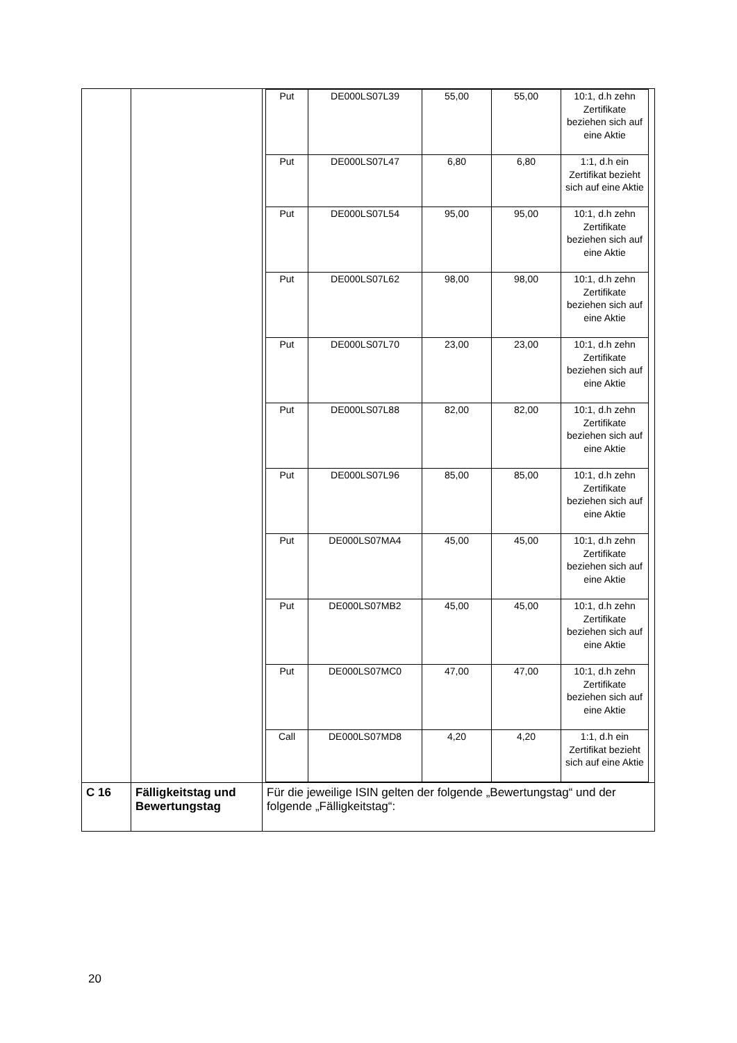| | | / Put / DE000LS07L39 / 55,00 / 55,00 / 10:1, d.h zehn Zertifikate beziehen sich auf eine Aktie / / Put / DE000LS07L47 / 6,80 / 6,80 / 1:1, d.h ein Zertifikat bezieht sich auf eine Aktie / / Put / DE000LS07L54 / 95,00 / 95,00 / 10:1, d.h zehn Zertifikate beziehen sich auf eine Aktie / / Put / DE000LS07L62 / 98,00 / 98,00 / 10:1, d.h zehn Zertifikate beziehen sich auf eine Aktie / / Put / DE000LS07L70 / 23,00 / 23,00 / 10:1, d.h zehn Zertifikate beziehen sich auf eine Aktie / / Put / DE000LS07L88 / 82,00 / 82,00 / 10:1, d.h zehn Zertifikate beziehen sich auf eine Aktie / / Put / DE000LS07L96 / 85,00 / 85,00 / 10:1, d.h zehn Zertifikate beziehen sich auf eine Aktie / / Put / DE000LS07MA4 / 45,00 / 45,00 / 10:1, d.h zehn Zertifikate beziehen sich auf eine Aktie / / Put / DE000LS07MB2 / 45,00 / 45,00 / 10:1, d.h zehn Zertifikate beziehen sich auf eine Aktie / / Put / DE000LS07MC0 / 47,00 / 47,00 / 10:1, d.h zehn Zertifikate beziehen sich auf eine Aktie / / Call / DE000LS07MD8 / 4,20 / 4,20 / 1:1, d.h ein Zertifikat bezieht sich auf eine Aktie / |
| C 16 | Fälligkeitstag und Bewertungstag | Für die jeweilige ISIN gelten der folgende „Bewertungstag“ und der folgende „Fälligkeitstag“: |
20